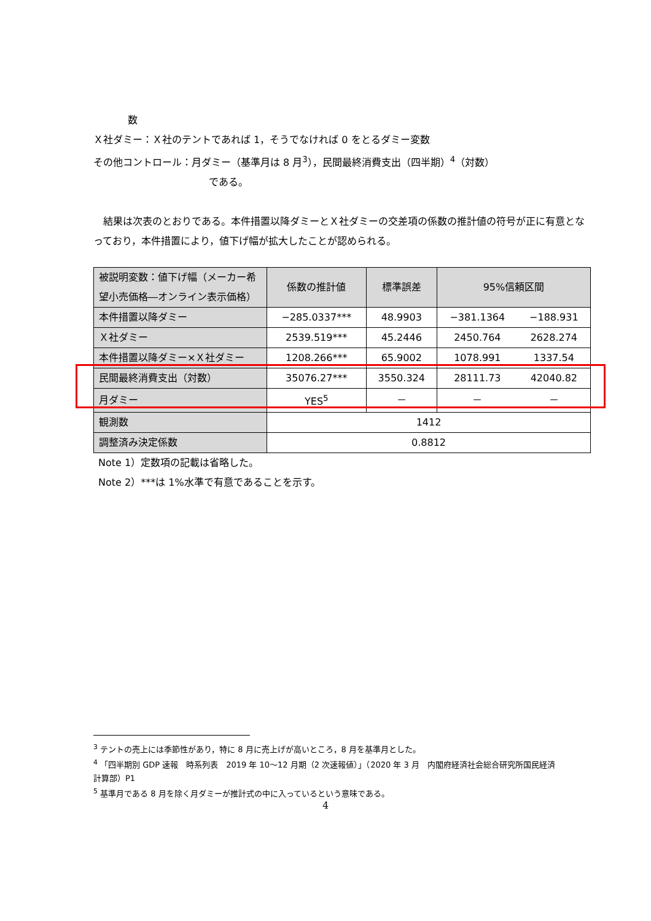数
Ｘ社ダミー：Ｘ社のテントであれば 1，そうでなければ 0 をとるダミー変数
その他コントロール：月ダミー（基準月は 8 月<sup>3</sup>），民間最終消費支出（四半期）<sup>4</sup>（対数）
である。
　結果は次表のとおりである。本件措置以降ダミーとＸ社ダミーの交差項の係数の推計値の符号が正に有意となっており，本件措置により，値下げ幅が拡大したことが認められる。
| 被説明変数：値下げ幅（メーカー希望小売価格―オンライン表示価格） | 係数の推計値 | 標準誤差 | 95%信頼区間 | |
| --- | --- | --- | --- | --- |
| 本件措置以降ダミー | −285.0337*** | 48.9903 | −381.1364 | −188.931 |
| Ｘ社ダミー | 2539.519*** | 45.2446 | 2450.764 | 2628.274 |
| 本件措置以降ダミー×Ｘ社ダミー | 1208.266*** | 65.9002 | 1078.991 | 1337.54 |
| 民間最終消費支出（対数） | 35076.27*** | 3550.324 | 28111.73 | 42040.82 |
| 月ダミー | YES<sup>5</sup> | － | － | － |
| 観測数 | 1412 | | | |
| 調整済み決定係数 | 0.8812 | | | |
Note 1）定数項の記載は省略した。
Note 2）***は 1%水準で有意であることを示す。
<sup>3</sup> テントの売上には季節性があり，特に 8 月に売上げが高いところ，8 月を基準月とした。
<sup>4</sup> 「四半期別 GDP 速報　時系列表　2019 年 10～12 月期（2 次速報値）」（2020 年 3 月　内閣府経済社会総合研究所国民経済計算部）P1
<sup>5</sup> 基準月である 8 月を除く月ダミーが推計式の中に入っているという意味である。
4